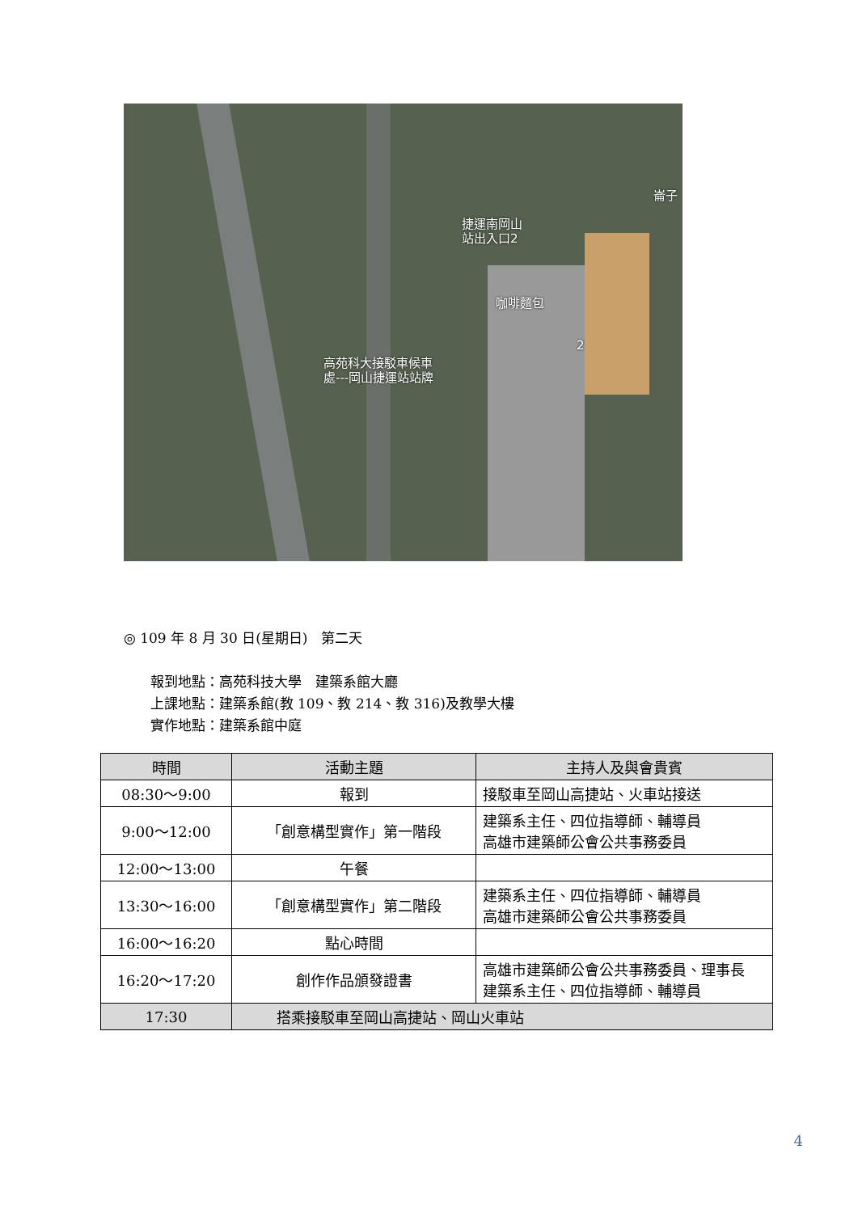捷運南岡山
站出入口2
咖啡麵包
2
高苑科大接駁車候車
處---岡山捷運站站牌
崙子
◎ 109 年 8 月 30 日(星期日)　第二天
報到地點：高苑科技大學　建築系館大廳
上課地點：建築系館(教 109、教 214、教 316)及教學大樓
實作地點：建築系館中庭
| 時間 | 活動主題 | 主持人及與會貴賓 |
| --- | --- | --- |
| 08:30～9:00 | 報到 | 接駁車至岡山高捷站、火車站接送 |
| 9:00～12:00 | 「創意構型實作」第一階段 | 建築系主任、四位指導師、輔導員 高雄市建築師公會公共事務委員 |
| 12:00～13:00 | 午餐 | |
| 13:30～16:00 | 「創意構型實作」第二階段 | 建築系主任、四位指導師、輔導員 高雄市建築師公會公共事務委員 |
| 16:00～16:20 | 點心時間 | |
| 16:20～17:20 | 創作作品頒發證書 | 高雄市建築師公會公共事務委員、理事長 建築系主任、四位指導師、輔導員 |
| 17:30 | 搭乘接駁車至岡山高捷站、岡山火車站 | |
4